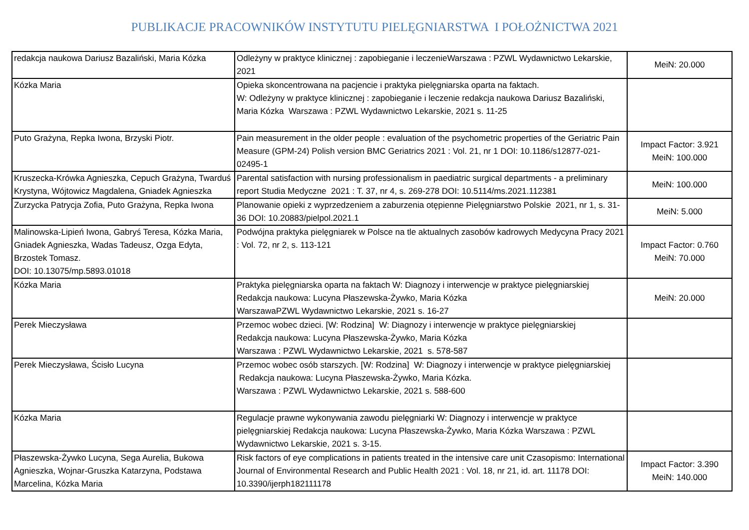PUBLIKACJE PRACOWNIKÓW INSTYTUTU PIELĘGNIARSTWA I POŁOŻNICTWA 2021
| redakcja naukowa Dariusz Bazaliński, Maria Kózka | Odleżyny w praktyce klinicznej : zapobieganie i leczenieWarszawa : PZWL Wydawnictwo Lekarskie, 2021 | MeiN: 20.000 |
| Kózka Maria | Opieka skoncentrowana na pacjencie i praktyka pielęgniarska oparta na faktach. W: Odleżyny w praktyce klinicznej : zapobieganie i leczenie redakcja naukowa Dariusz Bazaliński, Maria Kózka Warszawa : PZWL Wydawnictwo Lekarskie, 2021 s. 11-25 | |
| Puto Grażyna, Repka Iwona, Brzyski Piotr. | Pain measurement in the older people : evaluation of the psychometric properties of the Geriatric Pain Measure (GPM-24) Polish version BMC Geriatrics 2021 : Vol. 21, nr 1 DOI: 10.1186/s12877-021-02495-1 | Impact Factor: 3.921 MeiN: 100.000 |
| Kruszecka-Krówka Agnieszka, Cepuch Grażyna, Twarduś Krystyna, Wójtowicz Magdalena, Gniadek Agnieszka | Parental satisfaction with nursing professionalism in paediatric surgical departments - a preliminary report Studia Medyczne 2021 : T. 37, nr 4, s. 269-278 DOI: 10.5114/ms.2021.112381 | MeiN: 100.000 |
| Zurzycka Patrycja Zofia, Puto Grażyna, Repka Iwona | Planowanie opieki z wyprzedzeniem a zaburzenia otępienne Pielęgniarstwo Polskie 2021, nr 1, s. 31-36 DOI: 10.20883/pielpol.2021.1 | MeiN: 5.000 |
| Malinowska-Lipień Iwona, Gabryś Teresa, Kózka Maria, Gniadek Agnieszka, Wadas Tadeusz, Ozga Edyta, Brzostek Tomasz. DOI: 10.13075/mp.5893.01018 | Podwójna praktyka pielęgniarek w Polsce na tle aktualnych zasobów kadrowych Medycyna Pracy 2021 : Vol. 72, nr 2, s. 113-121 | Impact Factor: 0.760 MeiN: 70.000 |
| Kózka Maria | Praktyka pielęgniarska oparta na faktach W: Diagnozy i interwencje w praktyce pielęgniarskiej Redakcja naukowa: Lucyna Płaszewska-Żywko, Maria Kózka WarszawaPZWL Wydawnictwo Lekarskie, 2021 s. 16-27 | MeiN: 20.000 |
| Perek Mieczysława | Przemoc wobec dzieci. [W: Rodzina] W: Diagnozy i interwencje w praktyce pielęgniarskiej Redakcja naukowa: Lucyna Płaszewska-Żywko, Maria Kózka Warszawa : PZWL Wydawnictwo Lekarskie, 2021 s. 578-587 | |
| Perek Mieczysława, Ścisło Lucyna | Przemoc wobec osób starszych. [W: Rodzina] W: Diagnozy i interwencje w praktyce pielęgniarskiej Redakcja naukowa: Lucyna Płaszewska-Żywko, Maria Kózka. Warszawa : PZWL Wydawnictwo Lekarskie, 2021 s. 588-600 | |
| Kózka Maria | Regulacje prawne wykonywania zawodu pielęgniarki W: Diagnozy i interwencje w praktyce pielęgniarskiej Redakcja naukowa: Lucyna Płaszewska-Żywko, Maria Kózka Warszawa : PZWL Wydawnictwo Lekarskie, 2021 s. 3-15. | |
| Płaszewska-Żywko Lucyna, Sega Aurelia, Bukowa Agnieszka, Wojnar-Gruszka Katarzyna, Podstawa Marcelina, Kózka Maria | Risk factors of eye complications in patients treated in the intensive care unit Czasopismo: International Journal of Environmental Research and Public Health 2021 : Vol. 18, nr 21, id. art. 11178 DOI: 10.3390/ijerph182111178 | Impact Factor: 3.390 MeiN: 140.000 |